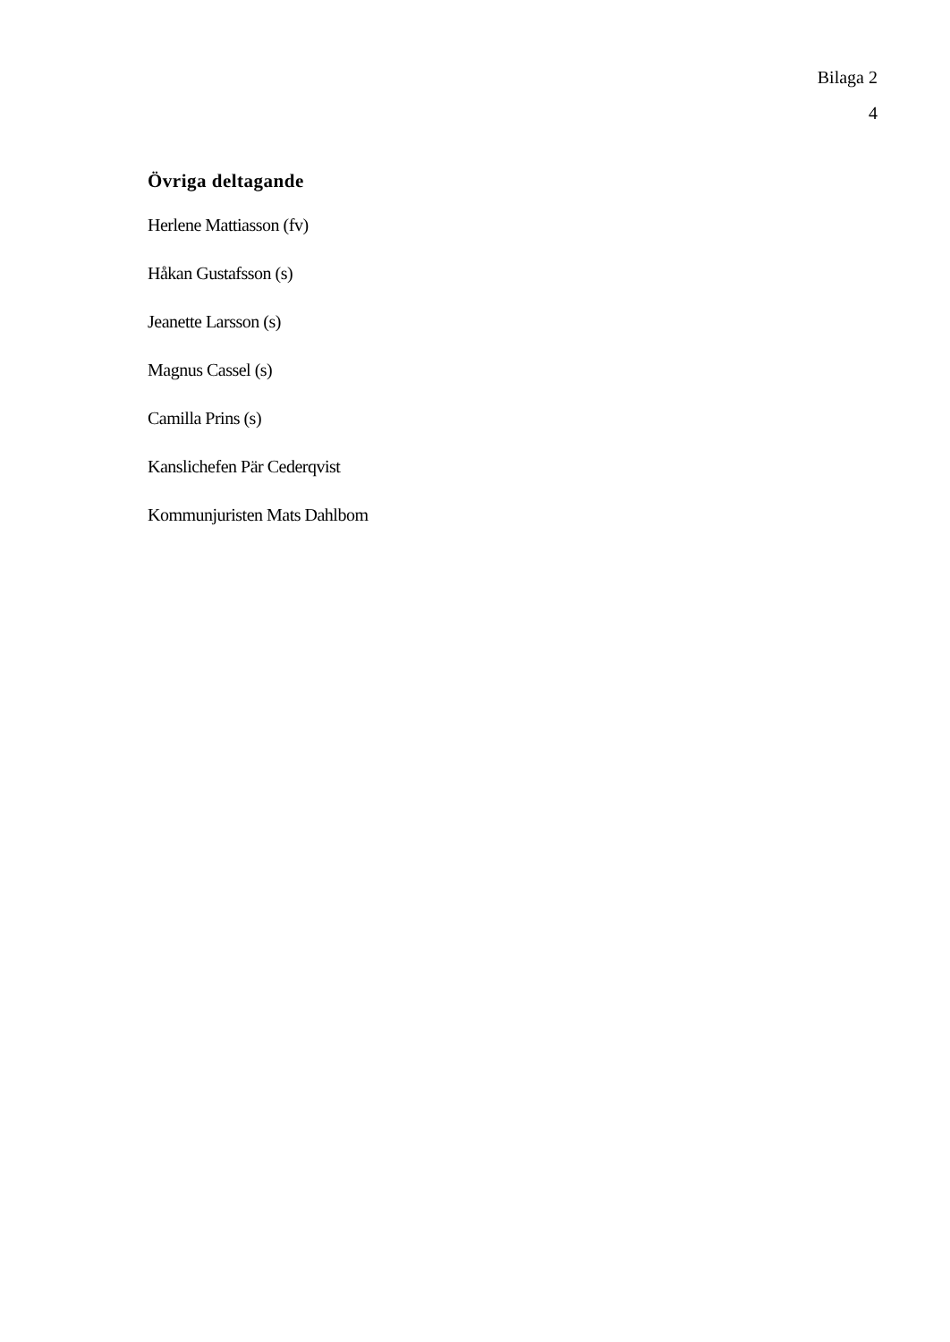Bilaga 2
4
Övriga deltagande
Herlene Mattiasson (fv)
Håkan Gustafsson (s)
Jeanette Larsson (s)
Magnus Cassel (s)
Camilla Prins (s)
Kanslichefen Pär Cederqvist
Kommunjuristen Mats Dahlbom